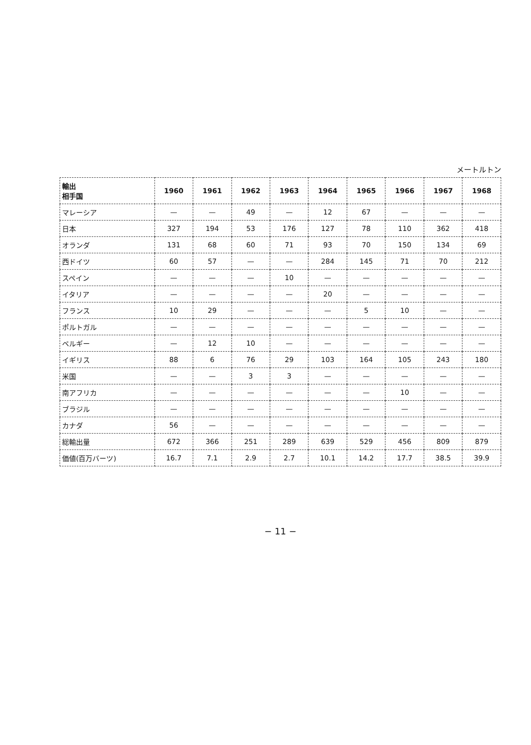メートルトン
| 輸出 相手国 | 1960 | 1961 | 1962 | 1963 | 1964 | 1965 | 1966 | 1967 | 1968 |
| --- | --- | --- | --- | --- | --- | --- | --- | --- | --- |
| マレーシア | — | — | 49 | — | 12 | 67 | — | — | — |
| 日本 | 327 | 194 | 53 | 176 | 127 | 78 | 110 | 362 | 418 |
| オランダ | 131 | 68 | 60 | 71 | 93 | 70 | 150 | 134 | 69 |
| 西ドイツ | 60 | 57 | — | — | 284 | 145 | 71 | 70 | 212 |
| スペイン | — | — | — | 10 | — | — | — | — | — |
| イタリア | — | — | — | — | 20 | — | — | — | — |
| フランス | 10 | 29 | — | — | — | 5 | 10 | — | — |
| ポルトガル | — | — | — | — | — | — | — | — | — |
| ベルギー | — | 12 | 10 | — | — | — | — | — | — |
| イギリス | 88 | 6 | 76 | 29 | 103 | 164 | 105 | 243 | 180 |
| 米国 | — | — | 3 | 3 | — | — | — | — | — |
| 南アフリカ | — | — | — | — | — | — | 10 | — | — |
| ブラジル | — | — | — | — | — | — | — | — | — |
| カナダ | 56 | — | — | — | — | — | — | — | — |
| 総輸出量 | 672 | 366 | 251 | 289 | 639 | 529 | 456 | 809 | 879 |
| 価値(百万バーツ) | 16.7 | 7.1 | 2.9 | 2.7 | 10.1 | 14.2 | 17.7 | 38.5 | 39.9 |
− 11 −